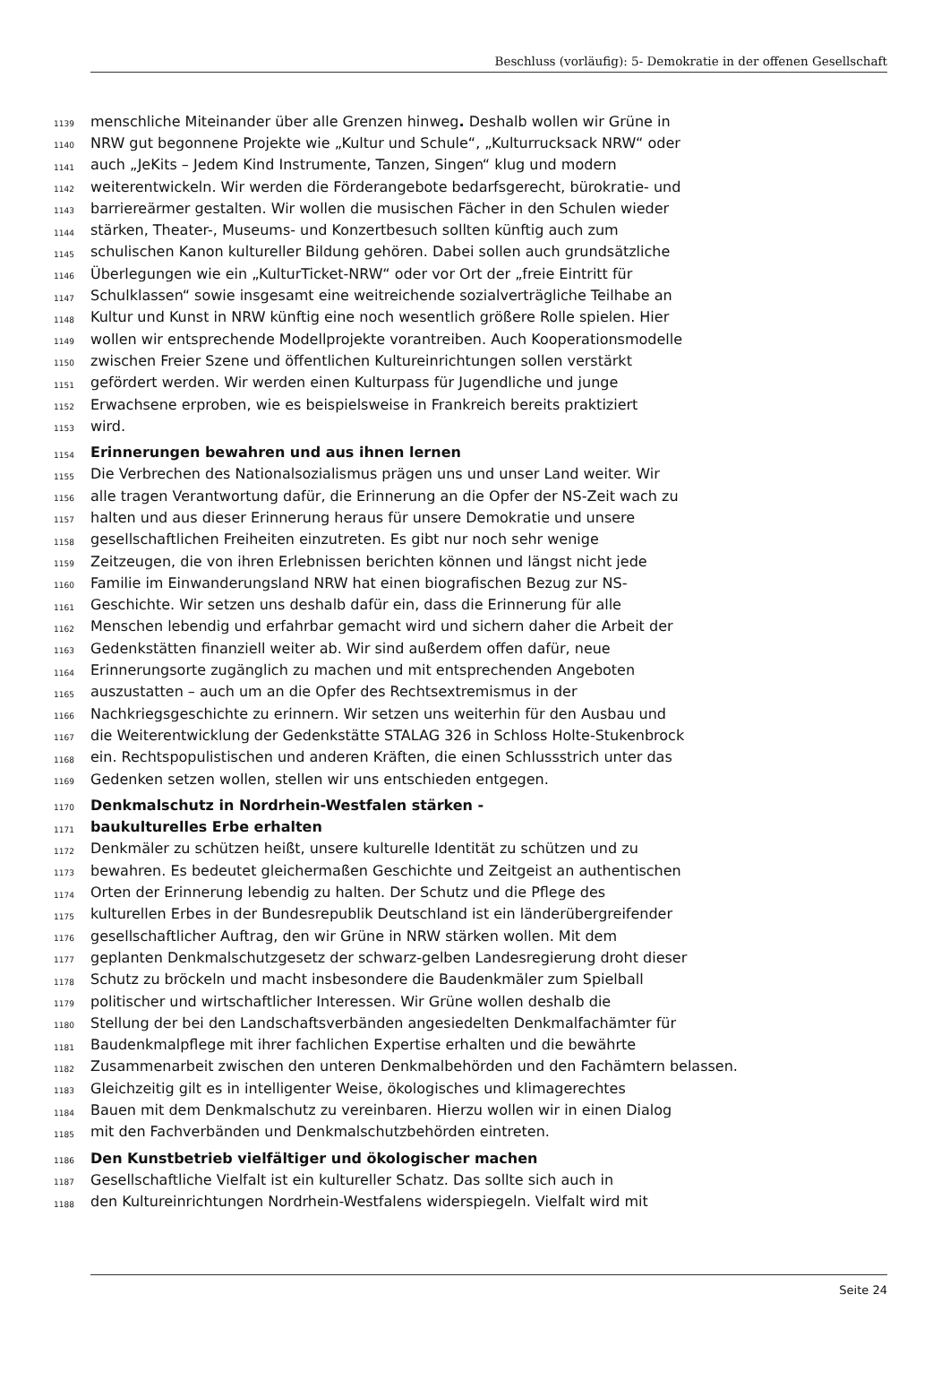Beschluss (vorläufig): 5- Demokratie in der offenen Gesellschaft
1139 menschliche Miteinander über alle Grenzen hinweg. Deshalb wollen wir Grüne in
1140 NRW gut begonnene Projekte wie „Kultur und Schule“, „Kulturrucksack NRW“ oder
1141 auch „JeKits – Jedem Kind Instrumente, Tanzen, Singen“ klug und modern
1142 weiterentwickeln. Wir werden die Förderangebote bedarfsgerecht, bürokratie- und
1143 barriereärmer gestalten. Wir wollen die musischen Fächer in den Schulen wieder
1144 stärken, Theater-, Museums- und Konzertbesuch sollten künftig auch zum
1145 schulischen Kanon kultureller Bildung gehören. Dabei sollen auch grundsätzliche
1146 Überlegungen wie ein „KulturTicket-NRW“ oder vor Ort der „freie Eintritt für
1147 Schulklassen“ sowie insgesamt eine weitreichende sozialverträgliche Teilhabe an
1148 Kultur und Kunst in NRW künftig eine noch wesentlich größere Rolle spielen. Hier
1149 wollen wir entsprechende Modellprojekte vorantreiben. Auch Kooperationsmodelle
1150 zwischen Freier Szene und öffentlichen Kultureinrichtungen sollen verstärkt
1151 gefördert werden. Wir werden einen Kulturpass für Jugendliche und junge
1152 Erwachsene erproben, wie es beispielsweise in Frankreich bereits praktiziert
1153 wird.
1154 Erinnerungen bewahren und aus ihnen lernen
1155 Die Verbrechen des Nationalsozialismus prägen uns und unser Land weiter. Wir
1156 alle tragen Verantwortung dafür, die Erinnerung an die Opfer der NS-Zeit wach zu
1157 halten und aus dieser Erinnerung heraus für unsere Demokratie und unsere
1158 gesellschaftlichen Freiheiten einzutreten. Es gibt nur noch sehr wenige
1159 Zeitzeugen, die von ihren Erlebnissen berichten können und längst nicht jede
1160 Familie im Einwanderungsland NRW hat einen biografischen Bezug zur NS-
1161 Geschichte. Wir setzen uns deshalb dafür ein, dass die Erinnerung für alle
1162 Menschen lebendig und erfahrbar gemacht wird und sichern daher die Arbeit der
1163 Gedenkstätten finanziell weiter ab. Wir sind außerdem offen dafür, neue
1164 Erinnerungsorte zugänglich zu machen und mit entsprechenden Angeboten
1165 auszustatten – auch um an die Opfer des Rechtsextremismus in der
1166 Nachkriegsgeschichte zu erinnern. Wir setzen uns weiterhin für den Ausbau und
1167 die Weiterentwicklung der Gedenkstätte STALAG 326 in Schloss Holte-Stukenbrock
1168 ein. Rechtspopulistischen und anderen Kräften, die einen Schlussstrich unter das
1169 Gedenken setzen wollen, stellen wir uns entschieden entgegen.
1170 Denkmalschutz in Nordrhein-Westfalen stärken -
1171 baukulturelles Erbe erhalten
1172 Denkmäler zu schützen heißt, unsere kulturelle Identität zu schützen und zu
1173 bewahren. Es bedeutet gleichermaßen Geschichte und Zeitgeist an authentischen
1174 Orten der Erinnerung lebendig zu halten. Der Schutz und die Pflege des
1175 kulturellen Erbes in der Bundesrepublik Deutschland ist ein länderübergreifender
1176 gesellschaftlicher Auftrag, den wir Grüne in NRW stärken wollen. Mit dem
1177 geplanten Denkmalschutzgesetz der schwarz-gelben Landesregierung droht dieser
1178 Schutz zu bröckeln und macht insbesondere die Baudenkmäler zum Spielball
1179 politischer und wirtschaftlicher Interessen. Wir Grüne wollen deshalb die
1180 Stellung der bei den Landschaftsverbänden angesiedelten Denkmalfachämter für
1181 Baudenkmalpflege mit ihrer fachlichen Expertise erhalten und die bewährte
1182 Zusammenarbeit zwischen den unteren Denkmalbehörden und den Fachämtern belassen.
1183 Gleichzeitig gilt es in intelligenter Weise, ökologisches und klimagerechtes
1184 Bauen mit dem Denkmalschutz zu vereinbaren. Hierzu wollen wir in einen Dialog
1185 mit den Fachverbänden und Denkmalschutzbehörden eintreten.
1186 Den Kunstbetrieb vielfältiger und ökologischer machen
1187 Gesellschaftliche Vielfalt ist ein kultureller Schatz. Das sollte sich auch in
1188 den Kultureinrichtungen Nordrhein-Westfalens widerspiegeln. Vielfalt wird mit
Seite 24